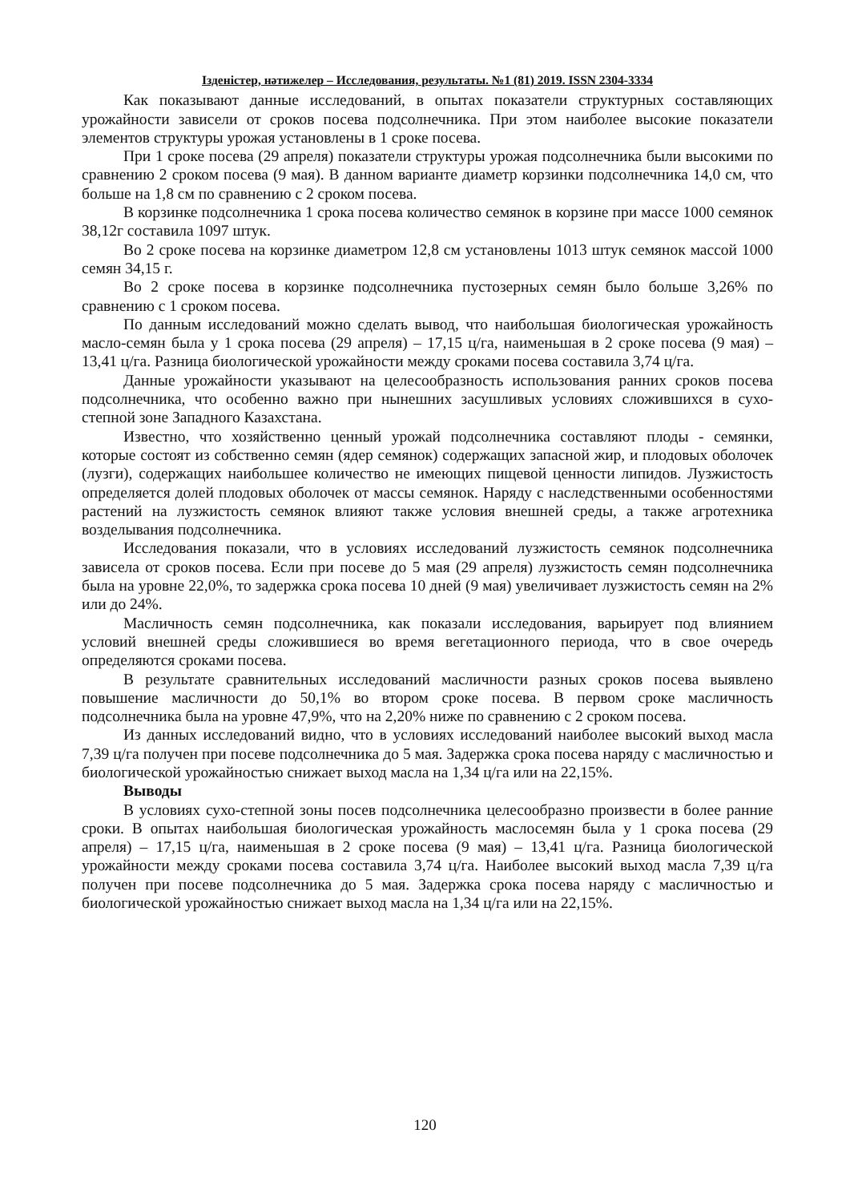Ізденістер, нәтижелер – Исследования, результаты. №1 (81) 2019. ISSN 2304-3334
Как показывают данные исследований, в опытах показатели структурных составляющих урожайности зависели от сроков посева подсолнечника. При этом наиболее высокие показатели элементов структуры урожая установлены в 1 сроке посева.
При 1 сроке посева (29 апреля) показатели структуры урожая подсолнечника были высокими по сравнению 2 сроком посева (9 мая). В данном варианте диаметр корзинки подсолнечника 14,0 см, что больше на 1,8 см по сравнению с 2 сроком посева.
В корзинке подсолнечника 1 срока посева количество семянок в корзине при массе 1000 семянок 38,12г составила 1097 штук.
Во 2 сроке посева на корзинке диаметром 12,8 см установлены 1013 штук семянок массой 1000 семян 34,15 г.
Во 2 сроке посева в корзинке подсолнечника пустозерных семян было больше 3,26% по сравнению с 1 сроком посева.
По данным исследований можно сделать вывод, что наибольшая биологическая урожайность масло-семян была у 1 срока посева (29 апреля) – 17,15 ц/га, наименьшая в 2 сроке посева (9 мая) – 13,41 ц/га. Разница биологической урожайности между сроками посева составила 3,74 ц/га.
Данные урожайности указывают на целесообразность использования ранних сроков посева подсолнечника, что особенно важно при нынешних засушливых условиях сложившихся в сухо-степной зоне Западного Казахстана.
Известно, что хозяйственно ценный урожай подсолнечника составляют плоды - семянки, которые состоят из собственно семян (ядер семянок) содержащих запасной жир, и плодовых оболочек (лузги), содержащих наибольшее количество не имеющих пищевой ценности липидов. Лузжистость определяется долей плодовых оболочек от массы семянок. Наряду с наследственными особенностями растений на лузжистость семянок влияют также условия внешней среды, а также агротехника возделывания подсолнечника.
Исследования показали, что в условиях исследований лузжистость семянок подсолнечника зависела от сроков посева. Если при посеве до 5 мая (29 апреля) лузжистость семян подсолнечника была на уровне 22,0%, то задержка срока посева 10 дней (9 мая) увеличивает лузжистость семян на 2% или до 24%.
Масличность семян подсолнечника, как показали исследования, варьирует под влиянием условий внешней среды сложившиеся во время вегетационного периода, что в свое очередь определяются сроками посева.
В результате сравнительных исследований масличности разных сроков посева выявлено повышение масличности до 50,1% во втором сроке посева. В первом сроке масличность подсолнечника была на уровне 47,9%, что на 2,20% ниже по сравнению с 2 сроком посева.
Из данных исследований видно, что в условиях исследований наиболее высокий выход масла 7,39 ц/га получен при посеве подсолнечника до 5 мая. Задержка срока посева наряду с масличностью и биологической урожайностью снижает выход масла на 1,34 ц/га или на 22,15%.
Выводы
В условиях сухо-степной зоны посев подсолнечника целесообразно произвести в более ранние сроки. В опытах наибольшая биологическая урожайность маслосемян была у 1 срока посева (29 апреля) – 17,15 ц/га, наименьшая в 2 сроке посева (9 мая) – 13,41 ц/га. Разница биологической урожайности между сроками посева составила 3,74 ц/га. Наиболее высокий выход масла 7,39 ц/га получен при посеве подсолнечника до 5 мая. Задержка срока посева наряду с масличностью и биологической урожайностью снижает выход масла на 1,34 ц/га или на 22,15%.
120